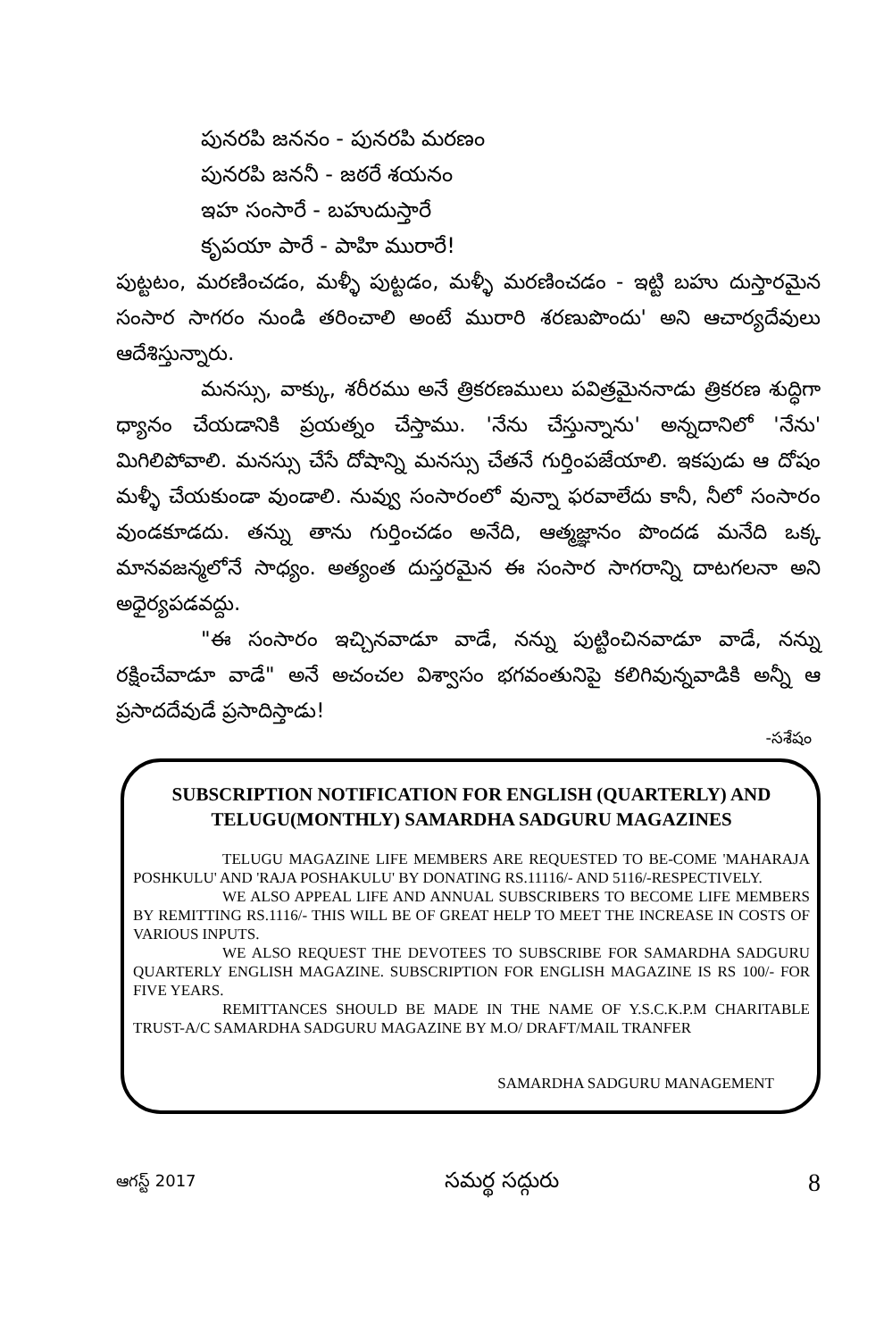పునరపి జననం - పునరపి మరణం
పునరపి జననీ - జఠరే శయనం
ఇహ సంసారే - బహుదుస్తారే
కృపయా పారే - పాహి మురారే!
పుట్టటం, మరణించడం, మళ్ళీ పుట్టడం, మళ్ళీ మరణించడం - ఇట్టి బహు దుస్తారమైన సంసార సాగరం నుండి తరించాలి అంటే మురారి శరణుపొందు' అని ఆచార్యదేవులు ఆదేశిస్తున్నారు.
మనస్సు, వాక్కు, శరీరము అనే త్రికరణములు పవిత్రమైననాడు త్రికరణ శుద్ధిగా ధ్యానం చేయడానికి ప్రయత్నం చేస్తాము. 'నేను చేస్తున్నాను' అన్నదానిలో 'నేను' మిగిలిపోవాలి. మనస్సు చేసే దోషాన్ని మనస్సు చేతనే గుర్తింపజేయాలి. ఇకపుడు ఆ దోషం మళ్ళీ చేయకుండా వుండాలి. నువ్వు సంసారంలో వున్నా ఫరవాలేదు కానీ, నీలో సంసారం వుండకూడదు. తన్ను తాను గుర్తించడం అనేది, ఆత్మజ్ఞానం పొందడ మనేది ఒక్క మానవజన్మలోనే సాధ్యం. అత్యంత దుస్తరమైన ఈ సంసార సాగరాన్ని దాటగలనా అని అధైర్యపడవద్దు.
"ఈ సంసారం ఇచ్చినవాడూ వాడే, నన్ను పుట్టించినవాడూ వాడే, నన్ను రక్షించేవాడూ వాడే" అనే అచంచల విశ్వాసం భగవంతునిపై కలిగివున్నవాడికి అన్నీ ఆ ప్రసాదదేవుడే ప్రసాదిస్తాడు!
-సశేషం
SUBSCRIPTION NOTIFICATION FOR ENGLISH (QUARTERLY) AND TELUGU(MONTHLY) SAMARDHA SADGURU MAGAZINES
TELUGU MAGAZINE LIFE MEMBERS ARE REQUESTED TO BE-COME 'MAHARAJA POSHKULU' AND 'RAJA POSHAKULU' BY DONATING RS.11116/- AND 5116/-RESPECTIVELY.
WE ALSO APPEAL LIFE AND ANNUAL SUBSCRIBERS TO BECOME LIFE MEMBERS BY REMITTING RS.1116/- THIS WILL BE OF GREAT HELP TO MEET THE INCREASE IN COSTS OF VARIOUS INPUTS.
WE ALSO REQUEST THE DEVOTEES TO SUBSCRIBE FOR SAMARDHA SADGURU QUARTERLY ENGLISH MAGAZINE. SUBSCRIPTION FOR ENGLISH MAGAZINE IS RS 100/- FOR FIVE YEARS.
REMITTANCES SHOULD BE MADE IN THE NAME OF Y.S.C.K.P.M CHARITABLE TRUST-A/C SAMARDHA SADGURU MAGAZINE BY M.O/ DRAFT/MAIL TRANFER
SAMARDHA SADGURU MANAGEMENT
ఆగస్ట్ 2017 సమర్థ సద్గురు 8